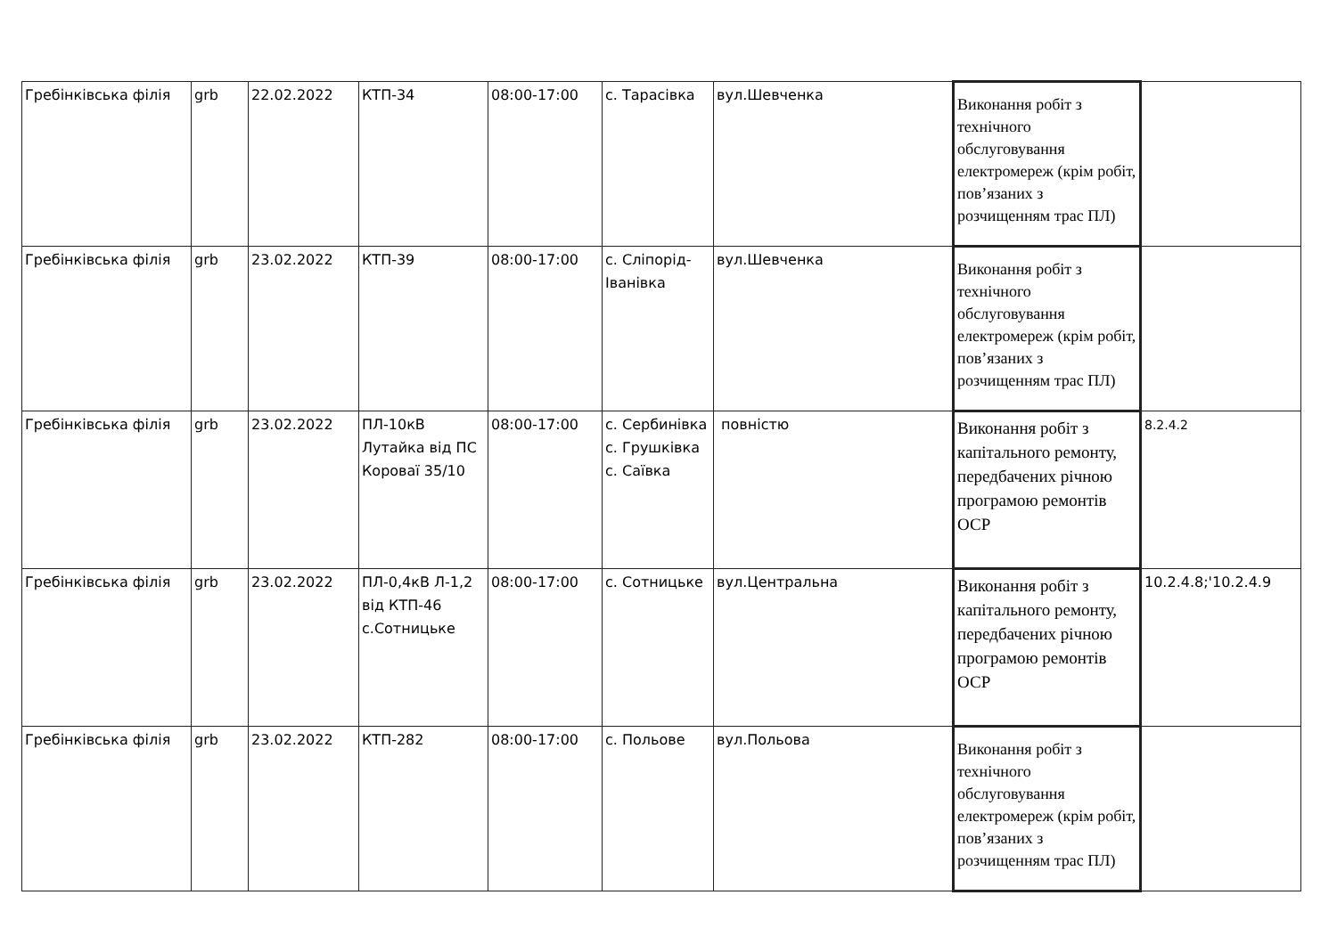| Гребінківська філія | grb | 22.02.2022 | КТП-34 | 08:00-17:00 | с. Тарасівка | вул.Шевченка | Виконання робіт з технічного обслуговування електромереж (крім робіт, пов’язаних з розчищенням трас ПЛ) | |
| Гребінківська філія | grb | 23.02.2022 | КТП-39 | 08:00-17:00 | с. Сліпорід-Іванівка | вул.Шевченка | Виконання робіт з технічного обслуговування електромереж (крім робіт, пов’язаних з розчищенням трас ПЛ) | |
| Гребінківська філія | grb | 23.02.2022 | ПЛ-10кВ Лутайка від ПС Короваї 35/10 | 08:00-17:00 | с. Сербинівка с. Грушківка с. Саївка | повністю | Виконання робіт з капітального ремонту, передбачених річною програмою ремонтів ОСР | 8.2.4.2 |
| Гребінківська філія | grb | 23.02.2022 | ПЛ-0,4кВ Л-1,2 від КТП-46 с.Сотницьке | 08:00-17:00 | с. Сотницьке | вул.Центральна | Виконання робіт з капітального ремонту, передбачених річною програмою ремонтів ОСР | 10.2.4.8;'10.2.4.9 |
| Гребінківська філія | grb | 23.02.2022 | КТП-282 | 08:00-17:00 | с. Польове | вул.Польова | Виконання робіт з технічного обслуговування електромереж (крім робіт, пов’язаних з розчищенням трас ПЛ) | |